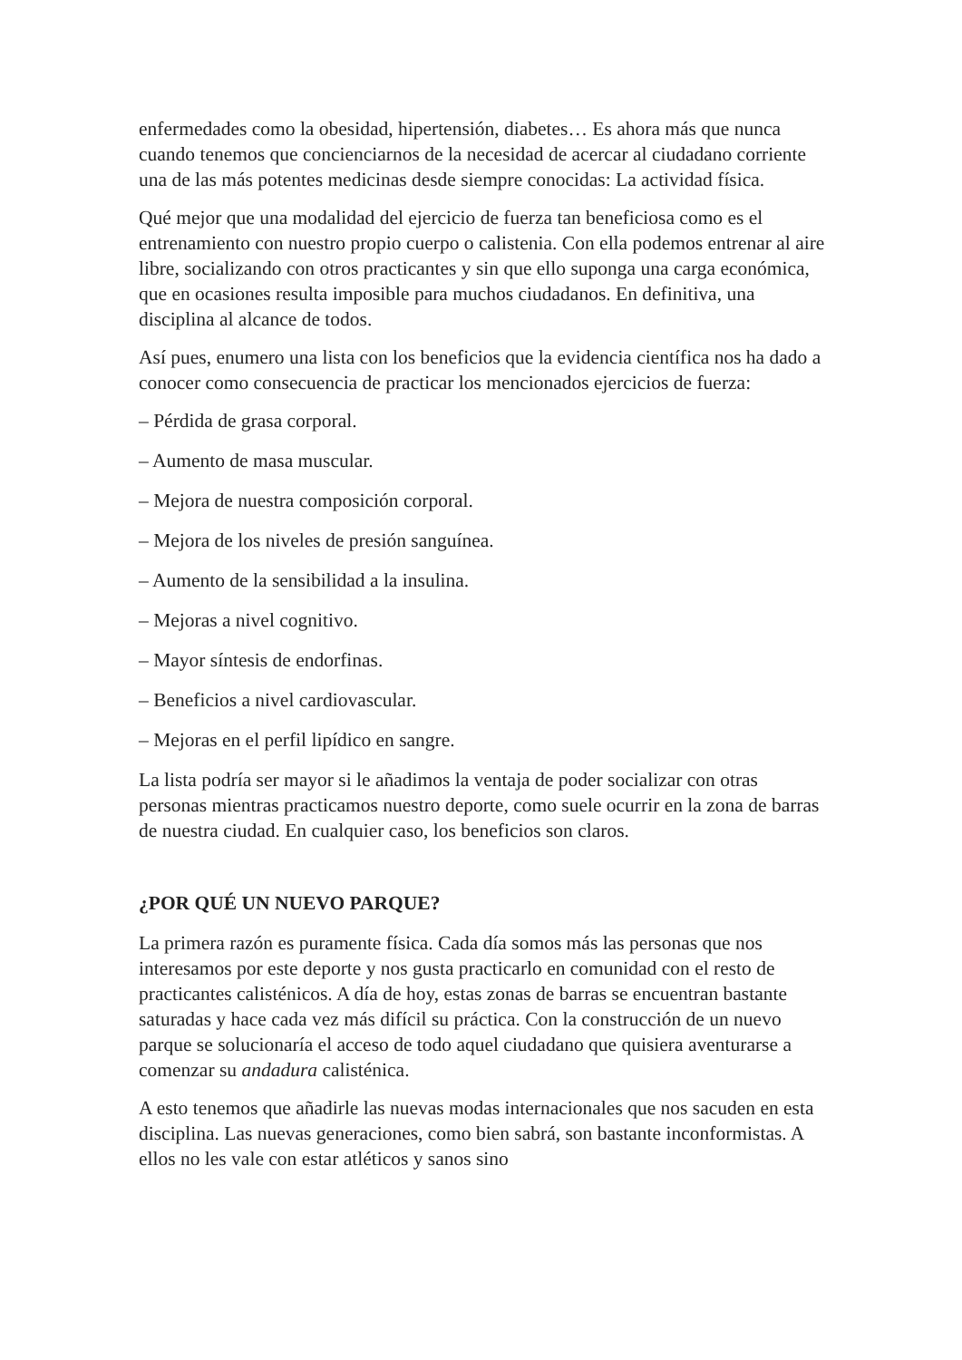enfermedades como la obesidad, hipertensión, diabetes… Es ahora más que nunca cuando tenemos que concienciarnos de la necesidad de acercar al ciudadano corriente una de las más potentes medicinas desde siempre conocidas: La actividad física.
Qué mejor que una modalidad del ejercicio de fuerza tan beneficiosa como es el entrenamiento con nuestro propio cuerpo o calistenia. Con ella podemos entrenar al aire libre, socializando con otros practicantes y sin que ello suponga una carga económica, que en ocasiones resulta imposible para muchos ciudadanos. En definitiva, una disciplina al alcance de todos.
Así pues, enumero una lista con los beneficios que la evidencia científica nos ha dado a conocer como consecuencia de practicar los mencionados ejercicios de fuerza:
– Pérdida de grasa corporal.
– Aumento de masa muscular.
– Mejora de nuestra composición corporal.
– Mejora de los niveles de presión sanguínea.
– Aumento de la sensibilidad a la insulina.
– Mejoras a nivel cognitivo.
– Mayor síntesis de endorfinas.
– Beneficios a nivel cardiovascular.
– Mejoras en el perfil lipídico en sangre.
La lista podría ser mayor si le añadimos la ventaja de poder socializar con otras personas mientras practicamos nuestro deporte, como suele ocurrir en la zona de barras de nuestra ciudad. En cualquier caso, los beneficios son claros.
¿POR QUÉ UN NUEVO PARQUE?
La primera razón es puramente física. Cada día somos más las personas que nos interesamos por este deporte y nos gusta practicarlo en comunidad con el resto de practicantes calisténicos. A día de hoy, estas zonas de barras se encuentran bastante saturadas y hace cada vez más difícil su práctica. Con la construcción de un nuevo parque se solucionaría el acceso de todo aquel ciudadano que quisiera aventurarse a comenzar su andadura calisténica.
A esto tenemos que añadirle las nuevas modas internacionales que nos sacuden en esta disciplina. Las nuevas generaciones, como bien sabrá, son bastante inconformistas. A ellos no les vale con estar atléticos y sanos sino